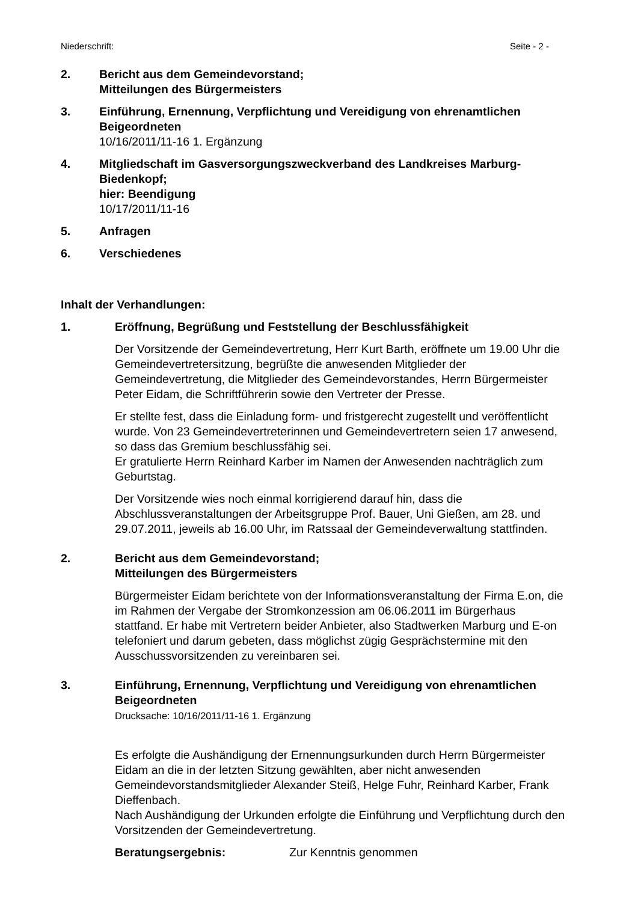Niederschrift: Seite - 2 -
2. Bericht aus dem Gemeindevorstand;
Mitteilungen des Bürgermeisters
3. Einführung, Ernennung, Verpflichtung und Vereidigung von ehrenamtlichen Beigeordneten
10/16/2011/11-16 1. Ergänzung
4. Mitgliedschaft im Gasversorgungszweckverband des Landkreises Marburg-Biedenkopf;
hier: Beendigung
10/17/2011/11-16
5. Anfragen
6. Verschiedenes
Inhalt der Verhandlungen:
1. Eröffnung, Begrüßung und Feststellung der Beschlussfähigkeit
Der Vorsitzende der Gemeindevertretung, Herr Kurt Barth, eröffnete um 19.00 Uhr die Gemeindevertretersitzung, begrüßte die anwesenden Mitglieder der Gemeindevertretung, die Mitglieder des Gemeindevorstandes, Herrn Bürgermeister Peter Eidam, die Schriftführerin sowie den Vertreter der Presse.
Er stellte fest, dass die Einladung form- und fristgerecht zugestellt und veröffentlicht wurde. Von 23 Gemeindevertreterinnen und Gemeindevertretern seien 17 anwesend, so dass das Gremium beschlussfähig sei.
Er gratulierte Herrn Reinhard Karber im Namen der Anwesenden nachträglich zum Geburtstag.
Der Vorsitzende wies noch einmal korrigierend darauf hin, dass die Abschlussveranstaltungen der Arbeitsgruppe Prof. Bauer, Uni Gießen, am 28. und 29.07.2011, jeweils ab 16.00 Uhr, im Ratssaal der Gemeindeverwaltung stattfinden.
2. Bericht aus dem Gemeindevorstand;
Mitteilungen des Bürgermeisters
Bürgermeister Eidam berichtete von der Informationsveranstaltung der Firma E.on, die im Rahmen der Vergabe der Stromkonzession am 06.06.2011 im Bürgerhaus stattfand. Er habe mit Vertretern beider Anbieter, also Stadtwerken Marburg und E-on telefoniert und darum gebeten, dass möglichst zügig Gesprächstermine mit den Ausschussvorsitzenden zu vereinbaren sei.
3. Einführung, Ernennung, Verpflichtung und Vereidigung von ehrenamtlichen Beigeordneten
Drucksache: 10/16/2011/11-16 1. Ergänzung
Es erfolgte die Aushändigung der Ernennungsurkunden durch Herrn Bürgermeister Eidam an die in der letzten Sitzung gewählten, aber nicht anwesenden Gemeindevorstandsmitglieder Alexander Steiß, Helge Fuhr, Reinhard Karber, Frank Dieffenbach.
Nach Aushändigung der Urkunden erfolgte die Einführung und Verpflichtung durch den Vorsitzenden der Gemeindevertretung.
Beratungsergebnis: Zur Kenntnis genommen